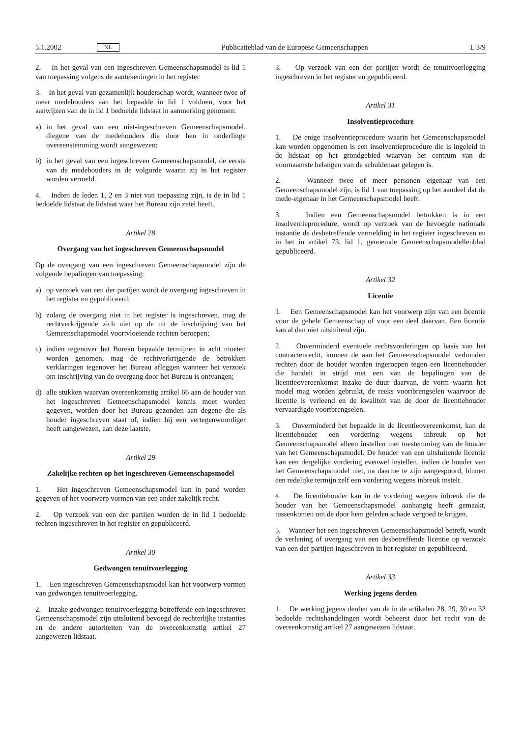5.1.2002 NL Publicatieblad van de Europese Gemeenschappen L 3/9
2. In het geval van een ingeschreven Gemeenschapsmodel is lid 1 van toepassing volgens de aantekeningen in het register.
3. In het geval van gezamenlijk houderschap wordt, wanneer twee of meer medehouders aan het bepaalde in lid 1 voldoen, voor het aanwijzen van de in lid 1 bedoelde lidstaat in aanmerking genomen:
a) in het geval van een niet-ingeschreven Gemeenschapsmodel, diegene van de medehouders die door hen in onderlinge overeenstemming wordt aangewezen;
b) in het geval van een ingeschreven Gemeenschapsmodel, de eerste van de medehouders in de volgorde waarin zij in het register worden vermeld.
4. Indien de leden 1, 2 en 3 niet van toepassing zijn, is de in lid 1 bedoelde lidstaat de lidstaat waar het Bureau zijn zetel heeft.
Artikel 28
Overgang van het ingeschreven Gemeenschapsmodel
Op de overgang van een ingeschreven Gemeenschapsmodel zijn de volgende bepalingen van toepassing:
a) op verzoek van een der partijen wordt de overgang ingeschreven in het register en gepubliceerd;
b) zolang de overgang niet in het register is ingeschreven, mag de rechtverkrijgende zich niet op de uit de inschrijving van het Gemeenschapsmodel voortvloeiende rechten beroepen;
c) indien tegenover het Bureau bepaalde termijnen in acht moeten worden genomen, mag de rechtverkrijgende de betrokken verklaringen tegenover het Bureau afleggen wanneer het verzoek om inschrijving van de overgang door het Bureau is ontvangen;
d) alle stukken waarvan overeenkomstig artikel 66 aan de houder van het ingeschreven Gemeenschapsmodel kennis moet worden gegeven, worden door het Bureau gezonden aan degene die als houder ingeschreven staat of, indien hij een vertegenwoordiger heeft aangewezen, aan deze laatste.
Artikel 29
Zakelijke rechten op het ingeschreven Gemeenschapsmodel
1. Het ingeschreven Gemeenschapsmodel kan in pand worden gegeven of het voorwerp vormen van een ander zakelijk recht.
2. Op verzoek van een der partijen worden de in lid 1 bedoelde rechten ingeschreven in het register en gepubliceerd.
Artikel 30
Gedwongen tenuitvoerlegging
1. Een ingeschreven Gemeenschapsmodel kan het voorwerp vormen van gedwongen tenuitvoerlegging.
2. Inzake gedwongen tenuitvoerlegging betreffende een ingeschreven Gemeenschapsmodel zijn uitsluitend bevoegd de rechterlijke instanties en de andere autoriteiten van de overeenkomstig artikel 27 aangewezen lidstaat.
3. Op verzoek van een der partijen wordt de tenuitvoerlegging ingeschreven in het register en gepubliceerd.
Artikel 31
Insolventieprocedure
1. De enige insolventieprocedure waarin het Gemeenschapsmodel kan worden opgenomen is een insolventieprocedure die is ingeleid in de lidstaat op het grondgebied waarvan het centrum van de voornaamste belangen van de schuldenaar gelegen is.
2. Wanneer twee of meer personen eigenaar van een Gemeenschapsmodel zijn, is lid 1 van toepassing op het aandeel dat de mede-eigenaar in het Gemeenschapsmodel heeft.
3. Indien een Gemeenschapsmodel betrokken is in een insolventieprocedure, wordt op verzoek van de bevoegde nationale instantie de desbetreffende vermelding in het register ingeschreven en in het in artikel 73, lid 1, genoemde Gemeenschapsmodellenblad gepubliceerd.
Artikel 32
Licentie
1. Een Gemeenschapsmodel kan het voorwerp zijn van een licentie voor de gehele Gemeenschap of voor een deel daarvan. Een licentie kan al dan niet uitsluitend zijn.
2. Onverminderd eventuele rechtsvorderingen op basis van het contractenrecht, kunnen de aan het Gemeenschapsmodel verbonden rechten door de houder worden ingeroepen tegen een licentiehouder die handelt in strijd met een van de bepalingen van de licentieovereenkomst inzake de duur daarvan, de vorm waarin het model mag worden gebruikt, de reeks voortbrengselen waarvoor de licentie is verleend en de kwaliteit van de door de licentiehouder vervaardigde voortbrengselen.
3. Onverminderd het bepaalde in de licentieovereenkomst, kan de licentiehouder een vordering wegens inbreuk op het Gemeenschapsmodel alleen instellen met toestemming van de houder van het Gemeenschapsmodel. De houder van een uitsluitende licentie kan een dergelijke vordering evenwel instellen, indien de houder van het Gemeenschapsmodel niet, na daartoe te zijn aangespoord, binnen een redelijke termijn zelf een vordering wegens inbreuk instelt.
4. De licentiehouder kan in de vordering wegens inbreuk die de houder van het Gemeenschapsmodel aanhangig heeft gemaakt, tussenkomen om de door hem geleden schade vergoed te krijgen.
5. Wanneer het een ingeschreven Gemeenschapsmodel betreft, wordt de verlening of overgang van een desbetreffende licentie op verzoek van een der partijen ingeschreven in het register en gepubliceerd.
Artikel 33
Werking jegens derden
1. De werking jegens derden van de in de artikelen 28, 29, 30 en 32 bedoelde rechtshandelingen wordt beheerst door het recht van de overeenkomstig artikel 27 aangewezen lidstaat.